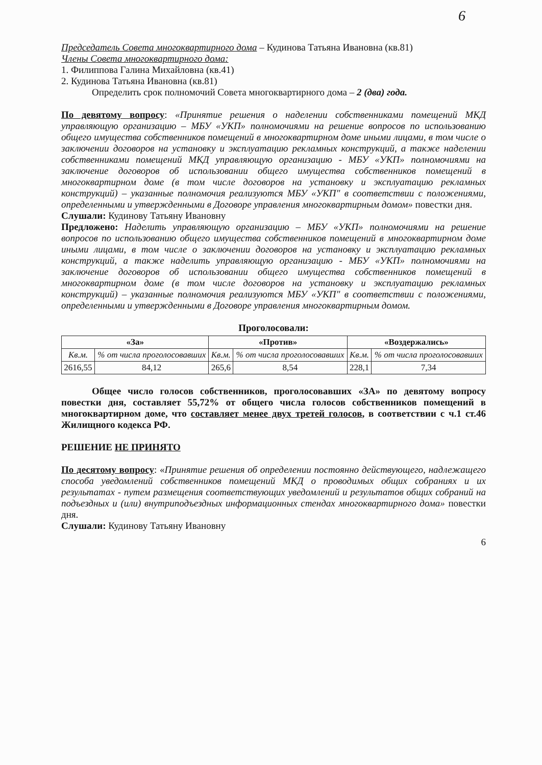6
Председатель Совета многоквартирного дома – Кудинова Татьяна Ивановна (кв.81)
Члены Совета многоквартирного дома:
1. Филиппова Галина Михайловна (кв.41)
2. Кудинова Татьяна Ивановна (кв.81)
Определить срок полномочий Совета многоквартирного дома – 2 (два) года.
По девятому вопросу: «Принятие решения о наделении собственниками помещений МКД управляющую организацию – МБУ «УКП» полномочиями на решение вопросов по использованию общего имущества собственников помещений в многоквартирном доме иными лицами, в том числе о заключении договоров на установку и эксплуатацию рекламных конструкций, а также наделении собственниками помещений МКД управляющую организацию - МБУ «УКП» полномочиями на заключение договоров об использовании общего имущества собственников помещений в многоквартирном доме (в том числе договоров на установку и эксплуатацию рекламных конструкций) – указанные полномочия реализуются МБУ «УКП" в соответствии с положениями, определенными и утвержденными в Договоре управления многоквартирным домом» повестки дня.
Слушали: Кудинову Татьяну Ивановну
Предложено: Наделить управляющую организацию – МБУ «УКП» полномочиями на решение вопросов по использованию общего имущества собственников помещений в многоквартирном доме иными лицами, в том числе о заключении договоров на установку и эксплуатацию рекламных конструкций, а также наделить управляющую организацию - МБУ «УКП» полномочиями на заключение договоров об использовании общего имущества собственников помещений в многоквартирном доме (в том числе договоров на установку и эксплуатацию рекламных конструкций) – указанные полномочия реализуются МБУ «УКП" в соответствии с положениями, определенными и утвержденными в Договоре управления многоквартирным домом.
Проголосовали:
| «За» | | «Против» | | «Воздержались» | |
| --- | --- | --- | --- | --- | --- |
| Кв.м. | % от числа проголосовавших | Кв.м. | % от числа проголосовавших | Кв.м. | % от числа проголосовавших |
| 2616,55 | 84,12 | 265,6 | 8,54 | 228,1 | 7,34 |
Общее число голосов собственников, проголосовавших «ЗА» по девятому вопросу повестки дня, составляет 55,72% от общего числа голосов собственников помещений в многоквартирном доме, что составляет менее двух третей голосов, в соответствии с ч.1 ст.46 Жилищного кодекса РФ.
РЕШЕНИЕ НЕ ПРИНЯТО
По десятому вопросу: «Принятие решения об определении постоянно действующего, надлежащего способа уведомлений собственников помещений МКД о проводимых общих собраниях и их результатах - путем размещения соответствующих уведомлений и результатов общих собраний на подъездных и (или) внутриподъездных информационных стендах многоквартирного дома» повестки дня.
Слушали: Кудинову Татьяну Ивановну
6